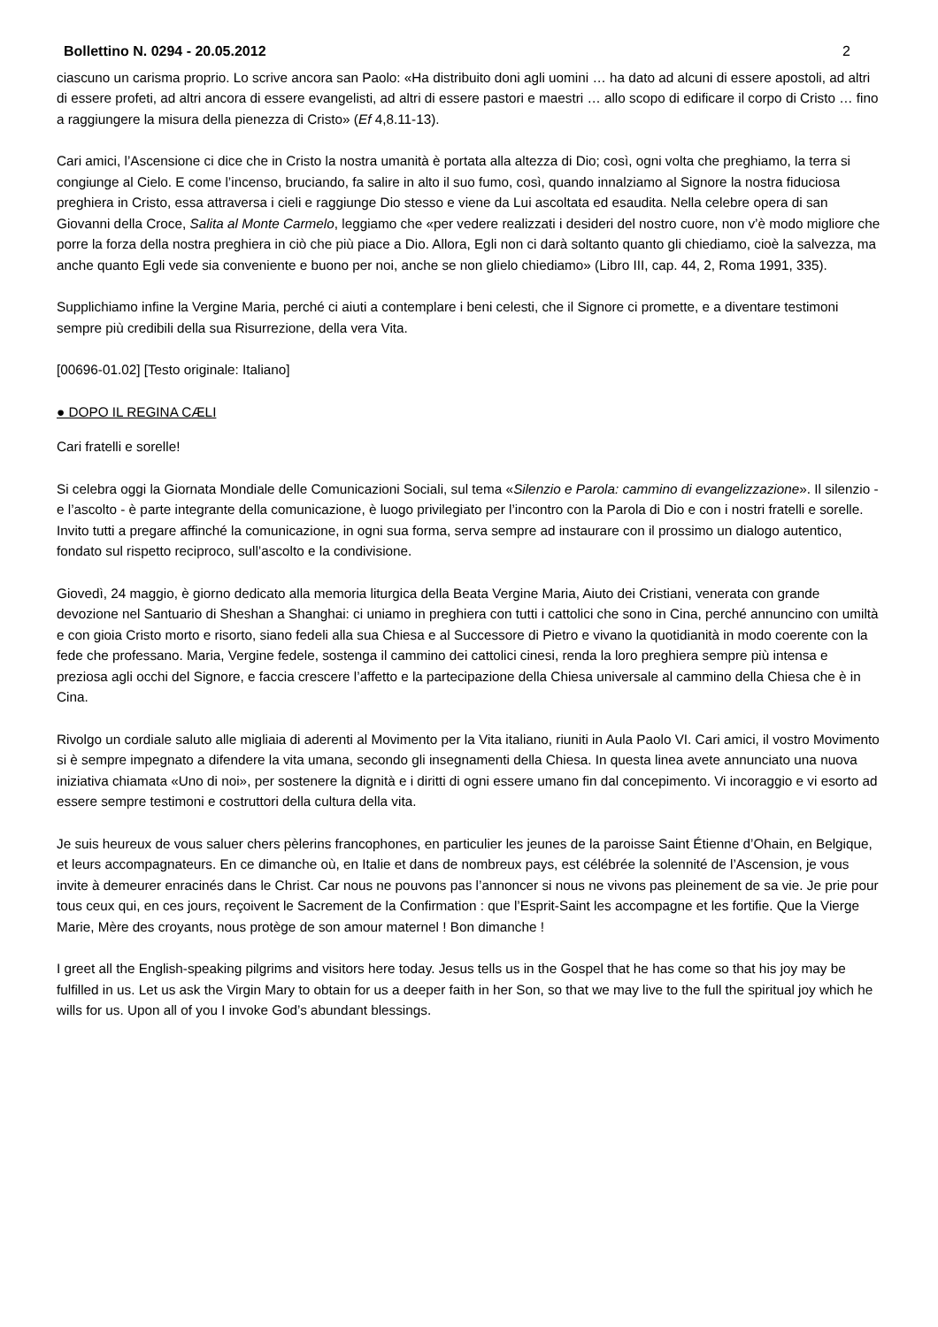Bollettino N. 0294 - 20.05.2012 2
ciascuno un carisma proprio. Lo scrive ancora san Paolo: «Ha distribuito doni agli uomini … ha dato ad alcuni di essere apostoli, ad altri di essere profeti, ad altri ancora di essere evangelisti, ad altri di essere pastori e maestri … allo scopo di edificare il corpo di Cristo … fino a raggiungere la misura della pienezza di Cristo» (Ef 4,8.11-13).
Cari amici, l’Ascensione ci dice che in Cristo la nostra umanità è portata alla altezza di Dio; così, ogni volta che preghiamo, la terra si congiunge al Cielo. E come l’incenso, bruciando, fa salire in alto il suo fumo, così, quando innalziamo al Signore la nostra fiduciosa preghiera in Cristo, essa attraversa i cieli e raggiunge Dio stesso e viene da Lui ascoltata ed esaudita. Nella celebre opera di san Giovanni della Croce, Salita al Monte Carmelo, leggiamo che «per vedere realizzati i desideri del nostro cuore, non v’è modo migliore che porre la forza della nostra preghiera in ciò che più piace a Dio. Allora, Egli non ci darà soltanto quanto gli chiediamo, cioè la salvezza, ma anche quanto Egli vede sia conveniente e buono per noi, anche se non glielo chiediamo» (Libro III, cap. 44, 2, Roma 1991, 335).
Supplichiamo infine la Vergine Maria, perché ci aiuti a contemplare i beni celesti, che il Signore ci promette, e a diventare testimoni sempre più credibili della sua Risurrezione, della vera Vita.
[00696-01.02] [Testo originale: Italiano]
● DOPO IL REGINA CÆLI
Cari fratelli e sorelle!
Si celebra oggi la Giornata Mondiale delle Comunicazioni Sociali, sul tema «Silenzio e Parola: cammino di evangelizzazione». Il silenzio - e l’ascolto - è parte integrante della comunicazione, è luogo privilegiato per l’incontro con la Parola di Dio e con i nostri fratelli e sorelle. Invito tutti a pregare affinché la comunicazione, in ogni sua forma, serva sempre ad instaurare con il prossimo un dialogo autentico, fondato sul rispetto reciproco, sull’ascolto e la condivisione.
Giovedì, 24 maggio, è giorno dedicato alla memoria liturgica della Beata Vergine Maria, Aiuto dei Cristiani, venerata con grande devozione nel Santuario di Sheshan a Shanghai: ci uniamo in preghiera con tutti i cattolici che sono in Cina, perché annuncino con umiltà e con gioia Cristo morto e risorto, siano fedeli alla sua Chiesa e al Successore di Pietro e vivano la quotidianità in modo coerente con la fede che professano. Maria, Vergine fedele, sostenga il cammino dei cattolici cinesi, renda la loro preghiera sempre più intensa e preziosa agli occhi del Signore, e faccia crescere l’affetto e la partecipazione della Chiesa universale al cammino della Chiesa che è in Cina.
Rivolgo un cordiale saluto alle migliaia di aderenti al Movimento per la Vita italiano, riuniti in Aula Paolo VI. Cari amici, il vostro Movimento si è sempre impegnato a difendere la vita umana, secondo gli insegnamenti della Chiesa. In questa linea avete annunciato una nuova iniziativa chiamata «Uno di noi», per sostenere la dignità e i diritti di ogni essere umano fin dal concepimento. Vi incoraggio e vi esorto ad essere sempre testimoni e costruttori della cultura della vita.
Je suis heureux de vous saluer chers pèlerins francophones, en particulier les jeunes de la paroisse Saint Étienne d’Ohain, en Belgique, et leurs accompagnateurs. En ce dimanche où, en Italie et dans de nombreux pays, est célébrée la solennité de l’Ascension, je vous invite à demeurer enracinés dans le Christ. Car nous ne pouvons pas l’annoncer si nous ne vivons pas pleinement de sa vie. Je prie pour tous ceux qui, en ces jours, reçoivent le Sacrement de la Confirmation : que l’Esprit-Saint les accompagne et les fortifie. Que la Vierge Marie, Mère des croyants, nous protège de son amour maternel ! Bon dimanche !
I greet all the English-speaking pilgrims and visitors here today. Jesus tells us in the Gospel that he has come so that his joy may be fulfilled in us. Let us ask the Virgin Mary to obtain for us a deeper faith in her Son, so that we may live to the full the spiritual joy which he wills for us. Upon all of you I invoke God’s abundant blessings.